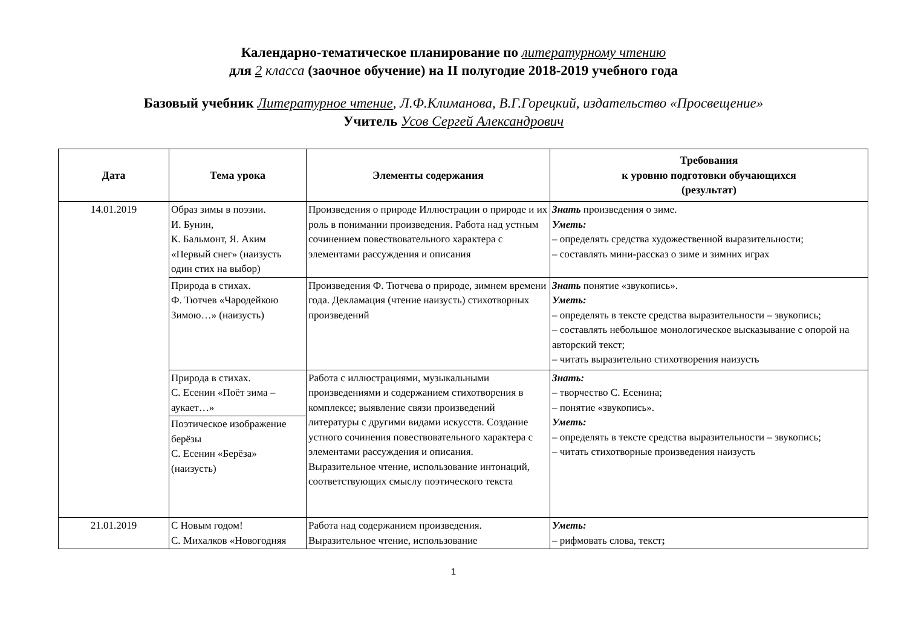Календарно-тематическое планирование по литературному чтению
для 2 класса (заочное обучение) на II полугодие 2018-2019 учебного года
Базовый учебник Литературное чтение, Л.Ф.Климанова, В.Г.Горецкий, издательство «Просвещение»
Учитель Усов Сергей Александрович
| Дата | Тема урока | Элементы содержания | Требования к уровню подготовки обучающихся (результат) |
| --- | --- | --- | --- |
| 14.01.2019 | Образ зимы в поэзии. И. Бунин, К. Бальмонт, Я. Аким «Первый снег» (наизусть один стих на выбор) | Произведения о природе Иллюстрации о природе и их роль в понимании произведения. Работа над устным сочинением повествовательного характера с элементами рассуждения и описания | Знать произведения о зиме. Уметь: – определять средства художественной выразительности; – составлять мини-рассказ о зиме и зимних играх |
| | Природа в стихах. Ф. Тютчев «Чародейкою Зимою…» (наизусть) | Произведения Ф. Тютчева о природе, зимнем времени года. Декламация (чтение наизусть) стихотворных произведений | Знать понятие «звукопись». Уметь: – определять в тексте средства выразительности – звукопись; – составлять небольшое монологическое высказывание с опорой на авторский текст; – читать выразительно стихотворения наизусть |
| | Природа в стихах. С. Есенин «Поёт зима – аукает…» | Работа с иллюстрациями, музыкальными произведениями и содержанием стихотворения в комплексе; выявление связи произведений литературы с другими видами искусств. Создание устного сочинения повествовательного характера с элементами рассуждения и описания. Выразительное чтение, использование интонаций, соответствующих смыслу поэтического текста | Знать: – творчество С. Есенина; – понятие «звукопись». Уметь: – определять в тексте средства выразительности – звукопись; – читать стихотворные произведения наизусть |
| | Поэтическое изображение берёзы С. Есенин «Берёза» (наизусть) | | |
| 21.01.2019 | С Новым годом! С. Михалков «Новогодняя | Работа над содержанием произведения. Выразительное чтение, использование | Уметь: – рифмовать слова, текст ; |
1